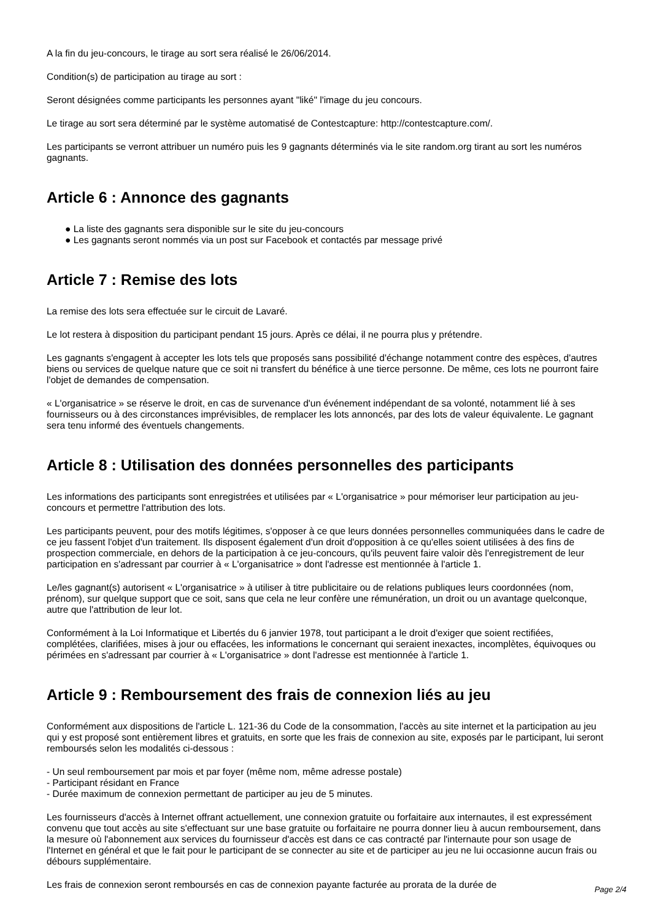A la fin du jeu-concours, le tirage au sort sera réalisé le 26/06/2014.
Condition(s) de participation au tirage au sort :
Seront désignées comme participants les personnes ayant "liké" l'image du jeu concours.
Le tirage au sort sera déterminé par le système automatisé de Contestcapture: http://contestcapture.com/.
Les participants se verront attribuer un numéro puis les 9 gagnants déterminés via le site random.org tirant au sort les numéros gagnants.
Article 6 : Annonce des gagnants
● La liste des gagnants sera disponible sur le site du jeu-concours
● Les gagnants seront nommés via un post sur Facebook et contactés par message privé
Article 7 : Remise des lots
La remise des lots sera effectuée sur le circuit de Lavaré.
Le lot restera à disposition du participant pendant 15 jours. Après ce délai, il ne pourra plus y prétendre.
Les gagnants s'engagent à accepter les lots tels que proposés sans possibilité d'échange notamment contre des espèces, d'autres biens ou services de quelque nature que ce soit ni transfert du bénéfice à une tierce personne. De même, ces lots ne pourront faire l'objet de demandes de compensation.
« L'organisatrice » se réserve le droit, en cas de survenance d'un événement indépendant de sa volonté, notamment lié à ses fournisseurs ou à des circonstances imprévisibles, de remplacer les lots annoncés, par des lots de valeur équivalente. Le gagnant sera tenu informé des éventuels changements.
Article 8 : Utilisation des données personnelles des participants
Les informations des participants sont enregistrées et utilisées par « L'organisatrice » pour mémoriser leur participation au jeu-concours et permettre l'attribution des lots.
Les participants peuvent, pour des motifs légitimes, s'opposer à ce que leurs données personnelles communiquées dans le cadre de ce jeu fassent l'objet d'un traitement. Ils disposent également d'un droit d'opposition à ce qu'elles soient utilisées à des fins de prospection commerciale, en dehors de la participation à ce jeu-concours, qu'ils peuvent faire valoir dès l'enregistrement de leur participation en s'adressant par courrier à « L'organisatrice » dont l'adresse est mentionnée à l'article 1.
Le/les gagnant(s) autorisent « L'organisatrice » à utiliser à titre publicitaire ou de relations publiques leurs coordonnées (nom, prénom), sur quelque support que ce soit, sans que cela ne leur confère une rémunération, un droit ou un avantage quelconque, autre que l'attribution de leur lot.
Conformément à la Loi Informatique et Libertés du 6 janvier 1978, tout participant a le droit d'exiger que soient rectifiées, complétées, clarifiées, mises à jour ou effacées, les informations le concernant qui seraient inexactes, incomplètes, équivoques ou périmées en s'adressant par courrier à « L'organisatrice » dont l'adresse est mentionnée à l'article 1.
Article 9 : Remboursement des frais de connexion liés au jeu
Conformément aux dispositions de l'article L. 121-36 du Code de la consommation, l'accès au site internet et la participation au jeu qui y est proposé sont entièrement libres et gratuits, en sorte que les frais de connexion au site, exposés par le participant, lui seront remboursés selon les modalités ci-dessous :
- Un seul remboursement par mois et par foyer (même nom, même adresse postale)
- Participant résidant en France
- Durée maximum de connexion permettant de participer au jeu de 5 minutes.
Les fournisseurs d'accès à Internet offrant actuellement, une connexion gratuite ou forfaitaire aux internautes, il est expressément convenu que tout accès au site s'effectuant sur une base gratuite ou forfaitaire ne pourra donner lieu à aucun remboursement, dans la mesure où l'abonnement aux services du fournisseur d'accès est dans ce cas contracté par l'internaute pour son usage de l'Internet en général et que le fait pour le participant de se connecter au site et de participer au jeu ne lui occasionne aucun frais ou débours supplémentaire.
Les frais de connexion seront remboursés en cas de connexion payante facturée au prorata de la durée de
Page 2/4